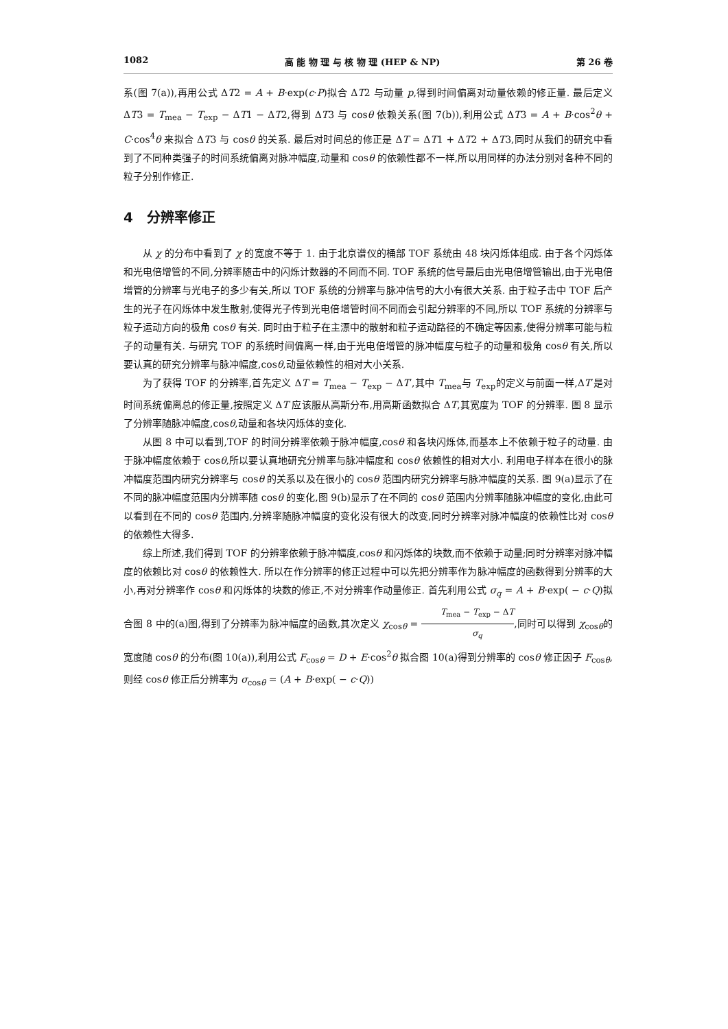1082 高 能 物 理 与 核 物 理 (HEP & NP) 第 26 卷
系(图 7(a)),再用公式 ΔT2 = A + B·exp(c·P)拟合 ΔT2 与动量 p,得到时间偏离对动量依赖的修正量. 最后定义 ΔT3 = T<sub>mea</sub> − T<sub>exp</sub> − ΔT1 − ΔT2,得到 ΔT3 与 cosθ 依赖关系(图 7(b)),利用公式 ΔT3 = A + B·cos<sup>2</sup>θ + C·cos<sup>4</sup>θ 来拟合 ΔT3 与 cosθ 的关系. 最后对时间总的修正是 ΔT = ΔT1 + ΔT2 + ΔT3,同时从我们的研究中看到了不同种类强子的时间系统偏离对脉冲幅度,动量和 cosθ 的依赖性都不一样,所以用同样的办法分别对各种不同的粒子分别作修正.
4　分辨率修正
从 χ 的分布中看到了 χ 的宽度不等于 1. 由于北京谱仪的桶部 TOF 系统由 48 块闪烁体组成. 由于各个闪烁体和光电倍增管的不同,分辨率随击中的闪烁计数器的不同而不同. TOF 系统的信号最后由光电倍增管输出,由于光电倍增管的分辨率与光电子的多少有关,所以 TOF 系统的分辨率与脉冲信号的大小有很大关系. 由于粒子击中 TOF 后产生的光子在闪烁体中发生散射,使得光子传到光电倍增管时间不同而会引起分辨率的不同,所以 TOF 系统的分辨率与粒子运动方向的极角 cosθ 有关. 同时由于粒子在主漂中的散射和粒子运动路径的不确定等因素,使得分辨率可能与粒子的动量有关. 与研究 TOF 的系统时间偏离一样,由于光电倍增管的脉冲幅度与粒子的动量和极角 cosθ 有关,所以要认真的研究分辨率与脉冲幅度,cosθ,动量依赖性的相对大小关系.
为了获得 TOF 的分辨率,首先定义 ΔT = T<sub>mea</sub> − T<sub>exp</sub> − ΔT′,其中 T<sub>mea</sub>与 T<sub>exp</sub>的定义与前面一样,ΔT′是对时间系统偏离总的修正量,按照定义 ΔT 应该服从高斯分布,用高斯函数拟合 ΔT,其宽度为 TOF 的分辨率. 图 8 显示了分辨率随脉冲幅度,cosθ,动量和各块闪烁体的变化.
从图 8 中可以看到,TOF 的时间分辨率依赖于脉冲幅度,cosθ 和各块闪烁体,而基本上不依赖于粒子的动量. 由于脉冲幅度依赖于 cosθ,所以要认真地研究分辨率与脉冲幅度和 cosθ 依赖性的相对大小. 利用电子样本在很小的脉冲幅度范围内研究分辨率与 cosθ 的关系以及在很小的 cosθ 范围内研究分辨率与脉冲幅度的关系. 图 9(a)显示了在不同的脉冲幅度范围内分辨率随 cosθ 的变化,图 9(b)显示了在不同的 cosθ 范围内分辨率随脉冲幅度的变化,由此可以看到在不同的 cosθ 范围内,分辨率随脉冲幅度的变化没有很大的改变,同时分辨率对脉冲幅度的依赖性比对 cosθ 的依赖性大得多.
综上所述,我们得到 TOF 的分辨率依赖于脉冲幅度,cosθ 和闪烁体的块数,而不依赖于动量;同时分辨率对脉冲幅度的依赖比对 cosθ 的依赖性大. 所以在作分辨率的修正过程中可以先把分辨率作为脉冲幅度的函数得到分辨率的大小,再对分辨率作 cosθ 和闪烁体的块数的修正,不对分辨率作动量修正. 首先利用公式 σ<sub>q</sub> = A + B·exp( − c·Q)拟合图 8 中的(a)图,得到了分辨率为脉冲幅度的函数,其次定义 χ<sub>cosθ</sub> = T<sub>mea</sub> − T<sub>exp</sub> − ΔT σ<sub>q</sub>,同时可以得到 χ<sub>cosθ</sub>的宽度随 cosθ 的分布(图 10(a)),利用公式 F<sub>cosθ</sub> = D + E·cos<sup>2</sup>θ 拟合图 10(a)得到分辨率的 cosθ 修正因子 F<sub>cosθ</sub>,则经 cosθ 修正后分辨率为 σ<sub>cosθ</sub> = (A + B·exp( − c·Q))